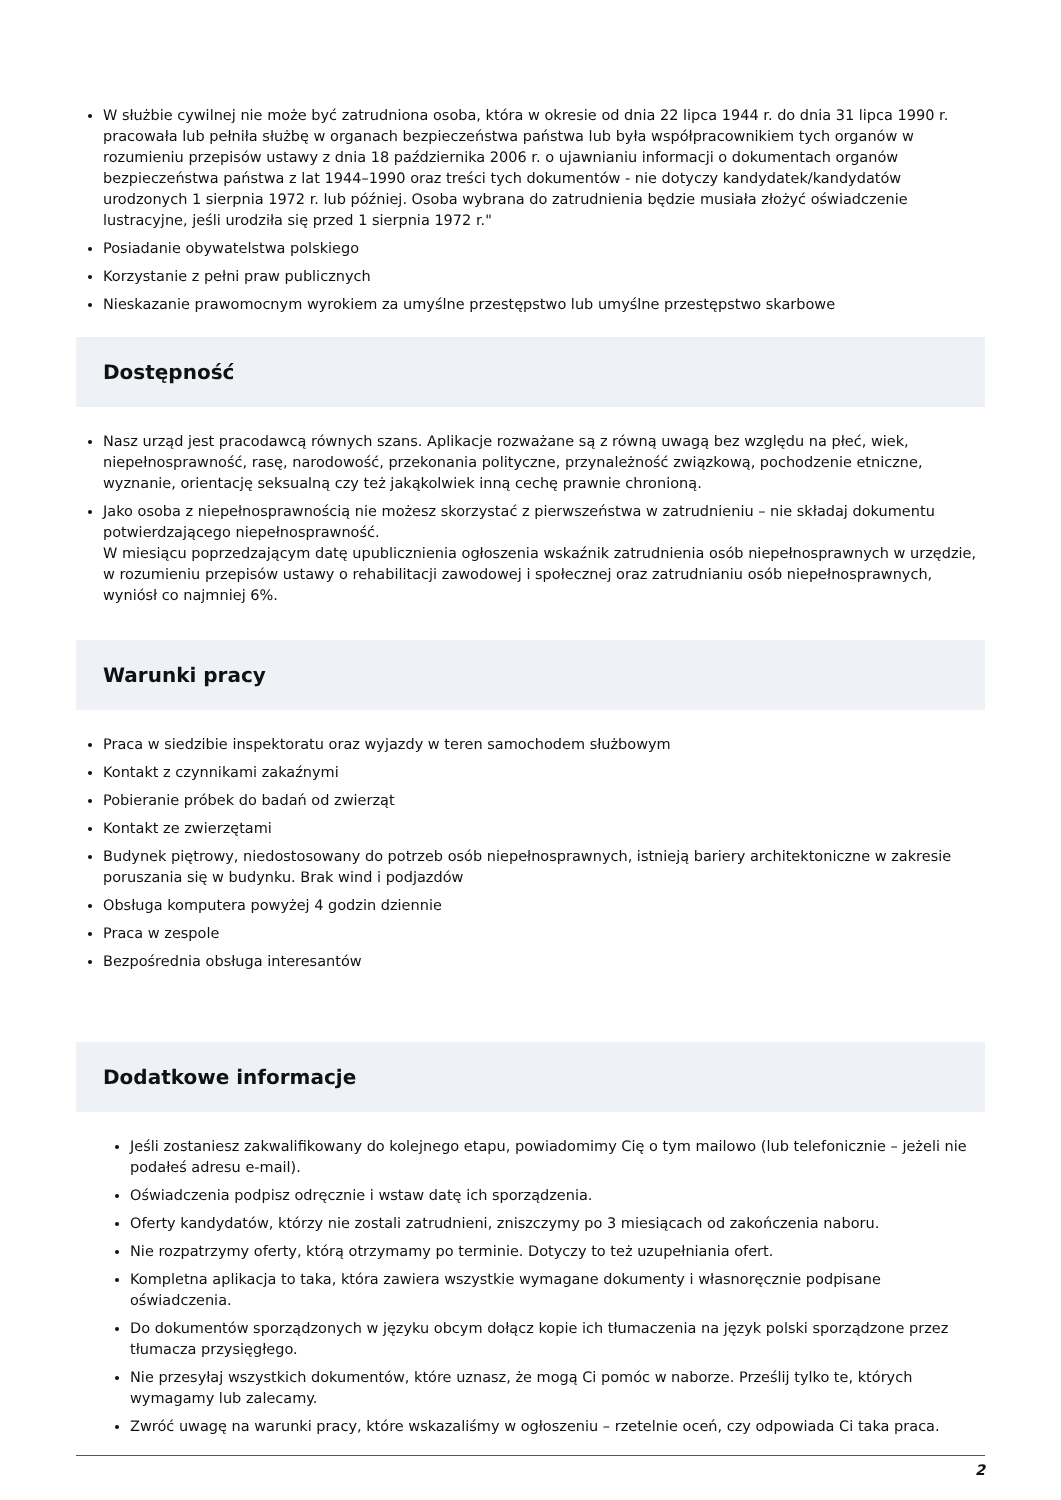W służbie cywilnej nie może być zatrudniona osoba, która w okresie od dnia 22 lipca 1944 r. do dnia 31 lipca 1990 r. pracowała lub pełniła służbę w organach bezpieczeństwa państwa lub była współpracownikiem tych organów w rozumieniu przepisów ustawy z dnia 18 października 2006 r. o ujawnianiu informacji o dokumentach organów bezpieczeństwa państwa z lat 1944–1990 oraz treści tych dokumentów - nie dotyczy kandydatek/kandydatów urodzonych 1 sierpnia 1972 r. lub później. Osoba wybrana do zatrudnienia będzie musiała złożyć oświadczenie lustracyjne, jeśli urodziła się przed 1 sierpnia 1972 r."
Posiadanie obywatelstwa polskiego
Korzystanie z pełni praw publicznych
Nieskazanie prawomocnym wyrokiem za umyślne przestępstwo lub umyślne przestępstwo skarbowe
Dostępność
Nasz urząd jest pracodawcą równych szans. Aplikacje rozważane są z równą uwagą bez względu na płeć, wiek, niepełnosprawność, rasę, narodowość, przekonania polityczne, przynależność związkową, pochodzenie etniczne, wyznanie, orientację seksualną czy też jakąkolwiek inną cechę prawnie chronioną.
Jako osoba z niepełnosprawnością nie możesz skorzystać z pierwszeństwa w zatrudnieniu – nie składaj dokumentu potwierdzającego niepełnosprawność.
W miesiącu poprzedzającym datę upublicznienia ogłoszenia wskaźnik zatrudnienia osób niepełnosprawnych w urzędzie, w rozumieniu przepisów ustawy o rehabilitacji zawodowej i społecznej oraz zatrudnianiu osób niepełnosprawnych, wyniósł co najmniej 6%.
Warunki pracy
Praca w siedzibie inspektoratu oraz wyjazdy w teren samochodem służbowym
Kontakt z czynnikami zakaźnymi
Pobieranie próbek do badań od zwierząt
Kontakt ze zwierzętami
Budynek piętrowy, niedostosowany do potrzeb osób niepełnosprawnych, istnieją bariery architektoniczne w zakresie poruszania się w budynku. Brak wind i podjazdów
Obsługa komputera powyżej 4 godzin dziennie
Praca w zespole
Bezpośrednia obsługa interesantów
Dodatkowe informacje
Jeśli zostaniesz zakwalifikowany do kolejnego etapu, powiadomimy Cię o tym mailowo (lub telefonicznie – jeżeli nie podałeś adresu e-mail).
Oświadczenia podpisz odręcznie i wstaw datę ich sporządzenia.
Oferty kandydatów, którzy nie zostali zatrudnieni, zniszczymy po 3 miesiącach od zakończenia naboru.
Nie rozpatrzymy oferty, którą otrzymamy po terminie. Dotyczy to też uzupełniania ofert.
Kompletna aplikacja to taka, która zawiera wszystkie wymagane dokumenty i własnoręcznie podpisane oświadczenia.
Do dokumentów sporządzonych w języku obcym dołącz kopie ich tłumaczenia na język polski sporządzone przez tłumacza przysięgłego.
Nie przesyłaj wszystkich dokumentów, które uznasz, że mogą Ci pomóc w naborze. Prześlij tylko te, których wymagamy lub zalecamy.
Zwróć uwagę na warunki pracy, które wskazaliśmy w ogłoszeniu – rzetelnie oceń, czy odpowiada Ci taka praca.
2